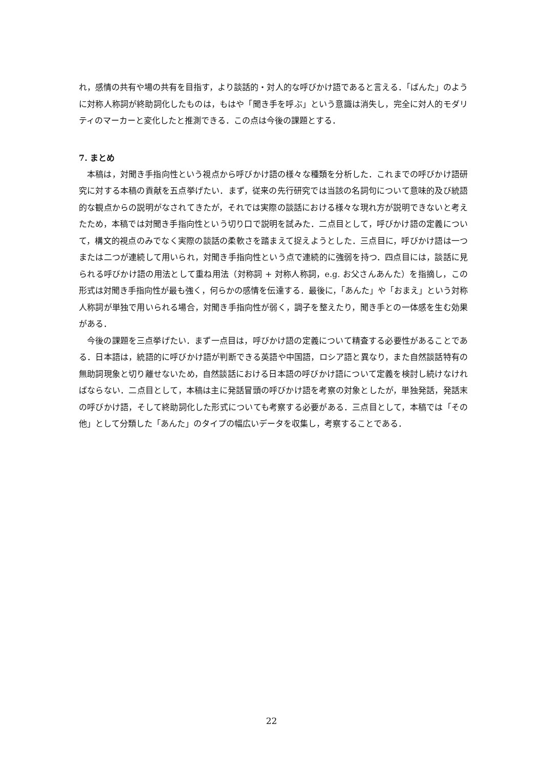れ，感情の共有や場の共有を目指す，より談話的・対人的な呼びかけ語であると言える．「ばんた」のように対称人称詞が終助詞化したものは，もはや「聞き手を呼ぶ」という意識は消失し，完全に対人的モダリティのマーカーと変化したと推測できる．この点は今後の課題とする．
7. まとめ
本稿は，対聞き手指向性という視点から呼びかけ語の様々な種類を分析した．これまでの呼びかけ語研究に対する本稿の貢献を五点挙げたい．まず，従来の先行研究では当該の名詞句について意味的及び統語的な観点からの説明がなされてきたが，それでは実際の談話における様々な現れ方が説明できないと考えたため，本稿では対聞き手指向性という切り口で説明を試みた．二点目として，呼びかけ語の定義について，構文的視点のみでなく実際の談話の柔軟さを踏まえて捉えようとした．三点目に，呼びかけ語は一つまたは二つが連続して用いられ，対聞き手指向性という点で連続的に強弱を持つ．四点目には，談話に見られる呼びかけ語の用法として重ね用法（対称詞 + 対称人称詞，e.g. お父さんあんた）を指摘し，この形式は対聞き手指向性が最も強く，何らかの感情を伝達する．最後に，「あんた」や「おまえ」という対称人称詞が単独で用いられる場合，対聞き手指向性が弱く，調子を整えたり，聞き手との一体感を生む効果がある．
今後の課題を三点挙げたい．まず一点目は，呼びかけ語の定義について精査する必要性があることである．日本語は，統語的に呼びかけ語が判断できる英語や中国語，ロシア語と異なり，また自然談話特有の無助詞現象と切り離せないため，自然談話における日本語の呼びかけ語について定義を検討し続けなければならない．二点目として，本稿は主に発話冒頭の呼びかけ語を考察の対象としたが，単独発話，発話末の呼びかけ語，そして終助詞化した形式についても考察する必要がある．三点目として，本稿では「その他」として分類した「あんた」のタイプの幅広いデータを収集し，考察することである．
22